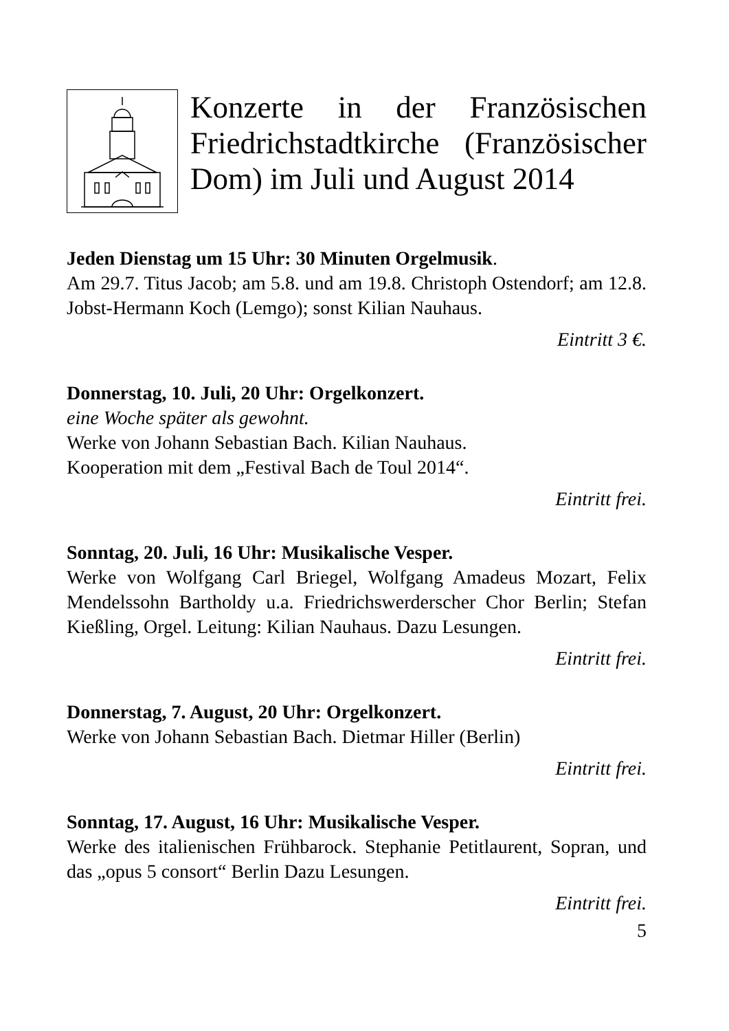Konzerte in der Französischen Friedrichstadtkirche (Französischer Dom) im Juli und August 2014
Jeden Dienstag um 15 Uhr: 30 Minuten Orgelmusik.
Am 29.7. Titus Jacob; am 5.8. und am 19.8. Christoph Ostendorf; am 12.8. Jobst-Hermann Koch (Lemgo); sonst Kilian Nauhaus.
Eintritt 3 €.
Donnerstag, 10. Juli, 20 Uhr: Orgelkonzert.
eine Woche später als gewohnt.
Werke von Johann Sebastian Bach. Kilian Nauhaus.
Kooperation mit dem „Festival Bach de Toul 2014“.
Eintritt frei.
Sonntag, 20. Juli, 16 Uhr: Musikalische Vesper.
Werke von Wolfgang Carl Briegel, Wolfgang Amadeus Mozart, Felix Mendelssohn Bartholdy u.a. Friedrichswerderscher Chor Berlin; Stefan Kießling, Orgel. Leitung: Kilian Nauhaus. Dazu Lesungen.
Eintritt frei.
Donnerstag, 7. August, 20 Uhr: Orgelkonzert.
Werke von Johann Sebastian Bach. Dietmar Hiller (Berlin)
Eintritt frei.
Sonntag, 17. August, 16 Uhr: Musikalische Vesper.
Werke des italienischen Frühbarock. Stephanie Petitlaurent, Sopran, und das „opus 5 consort“ Berlin Dazu Lesungen.
Eintritt frei.
5